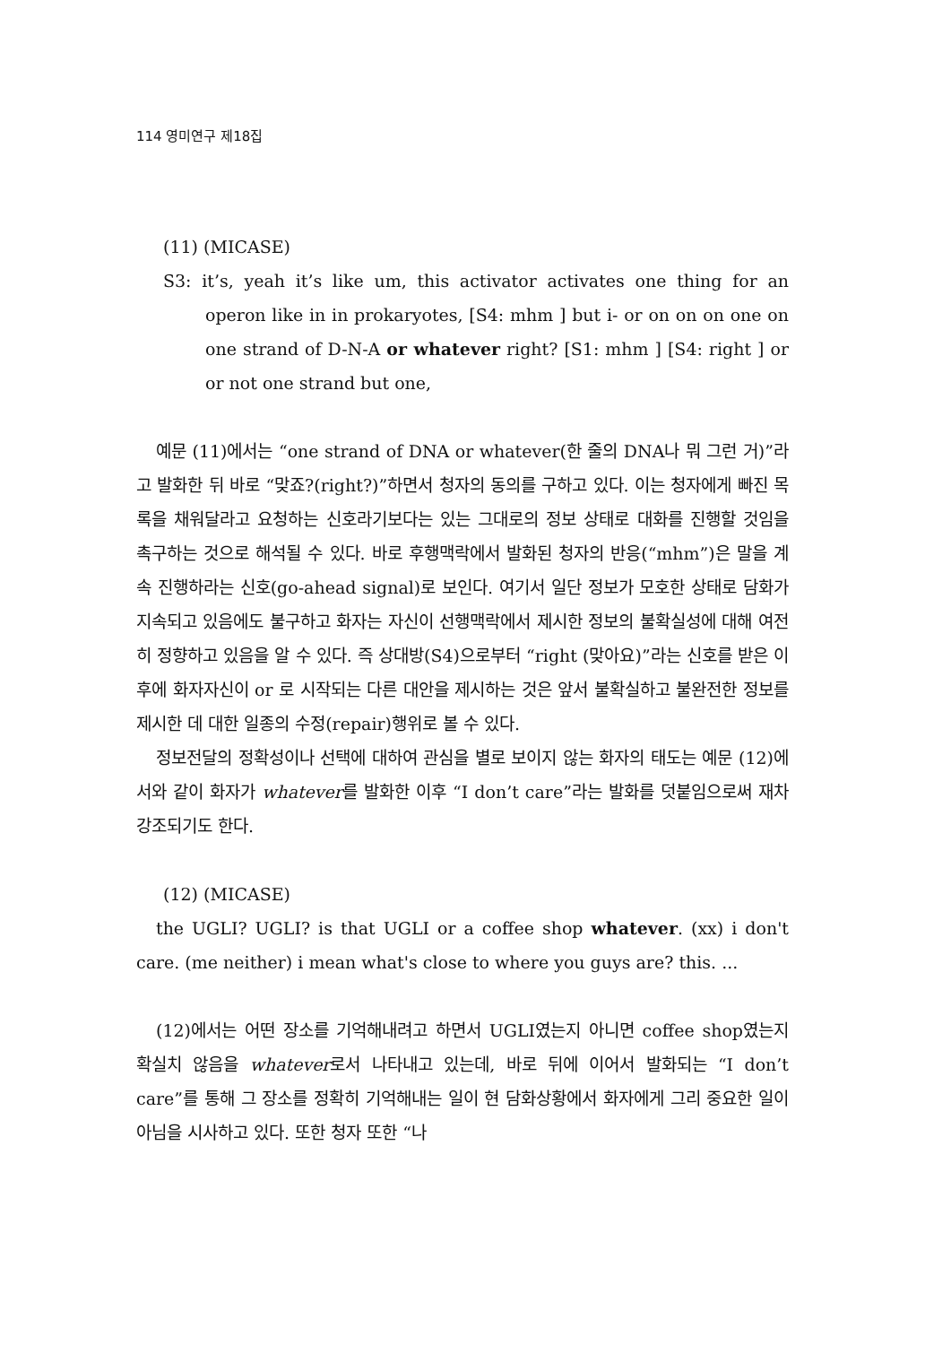114 영미연구 제18집
(11) (MICASE)
S3: it’s, yeah it’s like um, this activator activates one thing for an operon like in in prokaryotes, [S4: mhm ] but i- or on on on one on one strand of D-N-A or whatever right? [S1: mhm ] [S4: right ] or or not one strand but one,
예문 (11)에서는 “one strand of DNA or whatever(한 줄의 DNA나 뭐 그런 거)”라고 발화한 뒤 바로 “맞죠?(right?)”하면서 청자의 동의를 구하고 있다. 이는 청자에게 빠진 목록을 채워달라고 요청하는 신호라기보다는 있는 그대로의 정보 상태로 대화를 진행할 것임을 촉구하는 것으로 해석될 수 있다. 바로 후행맥락에서 발화된 청자의 반응(“mhm”)은 말을 계속 진행하라는 신호(go-ahead signal)로 보인다. 여기서 일단 정보가 모호한 상태로 담화가 지속되고 있음에도 불구하고 화자는 자신이 선행맥락에서 제시한 정보의 불확실성에 대해 여전히 정향하고 있음을 알 수 있다. 즉 상대방(S4)으로부터 “right (맞아요)”라는 신호를 받은 이후에 화자자신이 or 로 시작되는 다른 대안을 제시하는 것은 앞서 불확실하고 불완전한 정보를 제시한 데 대한 일종의 수정(repair)행위로 볼 수 있다.
정보전달의 정확성이나 선택에 대하여 관심을 별로 보이지 않는 화자의 태도는 예문 (12)에서와 같이 화자가 whatever를 발화한 이후 “I don’t care”라는 발화를 덧붙임으로써 재차 강조되기도 한다.
(12) (MICASE)
the UGLI? UGLI? is that UGLI or a coffee shop whatever. (xx) i don't care. (me neither) i mean what's close to where you guys are? this. ...
(12)에서는 어떤 장소를 기억해내려고 하면서 UGLI였는지 아니면 coffee shop였는지 확실치 않음을 whatever로서 나타내고 있는데, 바로 뒤에 이어서 발화되는 “I don’t care”를 통해 그 장소를 정확히 기억해내는 일이 현 담화상황에서 화자에게 그리 중요한 일이 아님을 시사하고 있다. 또한 청자 또한 “나